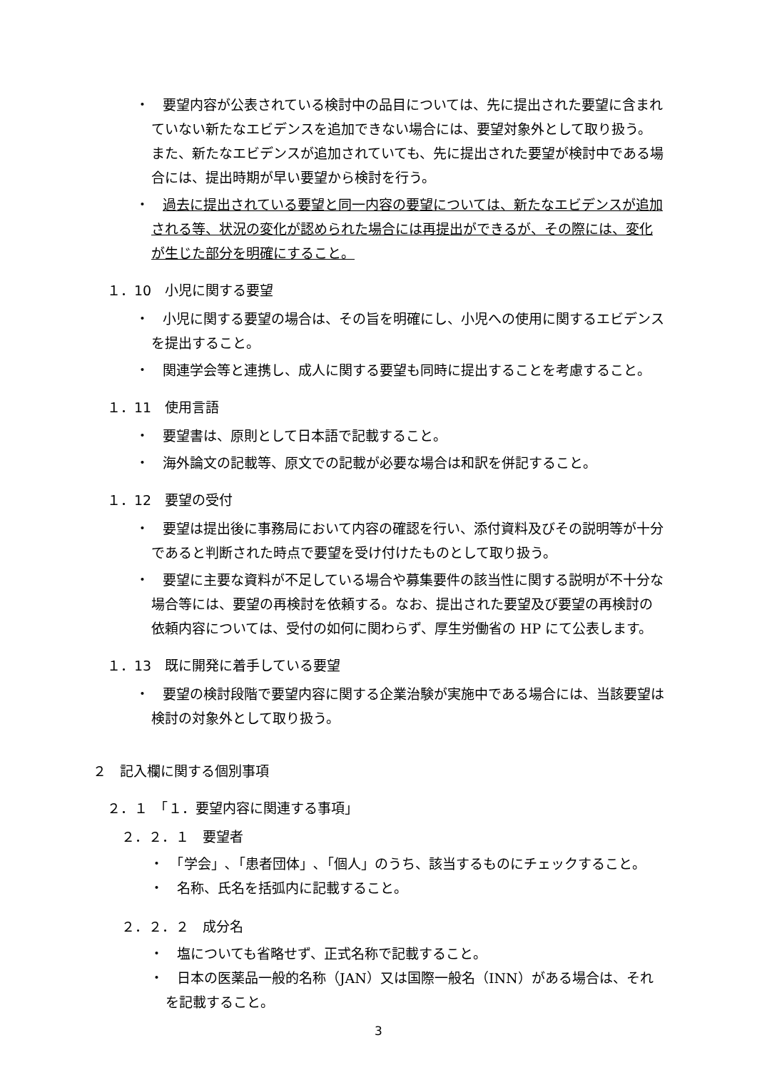・　要望内容が公表されている検討中の品目については、先に提出された要望に含まれていない新たなエビデンスを追加できない場合には、要望対象外として取り扱う。また、新たなエビデンスが追加されていても、先に提出された要望が検討中である場合には、提出時期が早い要望から検討を行う。
・　過去に提出されている要望と同一内容の要望については、新たなエビデンスが追加される等、状況の変化が認められた場合には再提出ができるが、その際には、変化が生じた部分を明確にすること。
１．10　小児に関する要望
・　小児に関する要望の場合は、その旨を明確にし、小児への使用に関するエビデンスを提出すること。
・　関連学会等と連携し、成人に関する要望も同時に提出することを考慮すること。
１．11　使用言語
・　要望書は、原則として日本語で記載すること。
・　海外論文の記載等、原文での記載が必要な場合は和訳を併記すること。
１．12　要望の受付
・　要望は提出後に事務局において内容の確認を行い、添付資料及びその説明等が十分であると判断された時点で要望を受け付けたものとして取り扱う。
・　要望に主要な資料が不足している場合や募集要件の該当性に関する説明が不十分な場合等には、要望の再検討を依頼する。なお、提出された要望及び要望の再検討の依頼内容については、受付の如何に関わらず、厚生労働省の HP にて公表します。
１．13　既に開発に着手している要望
・　要望の検討段階で要望内容に関する企業治験が実施中である場合には、当該要望は検討の対象外として取り扱う。
２　記入欄に関する個別事項
２．１　「１．要望内容に関連する事項」
２．２．１　要望者
・　「学会」､「患者団体」､「個人」のうち、該当するものにチェックすること。
・　名称、氏名を括弧内に記載すること。
２．２．２　成分名
・　塩についても省略せず、正式名称で記載すること。
・　日本の医薬品一般的名称（JAN）又は国際一般名（INN）がある場合は、それを記載すること。
3